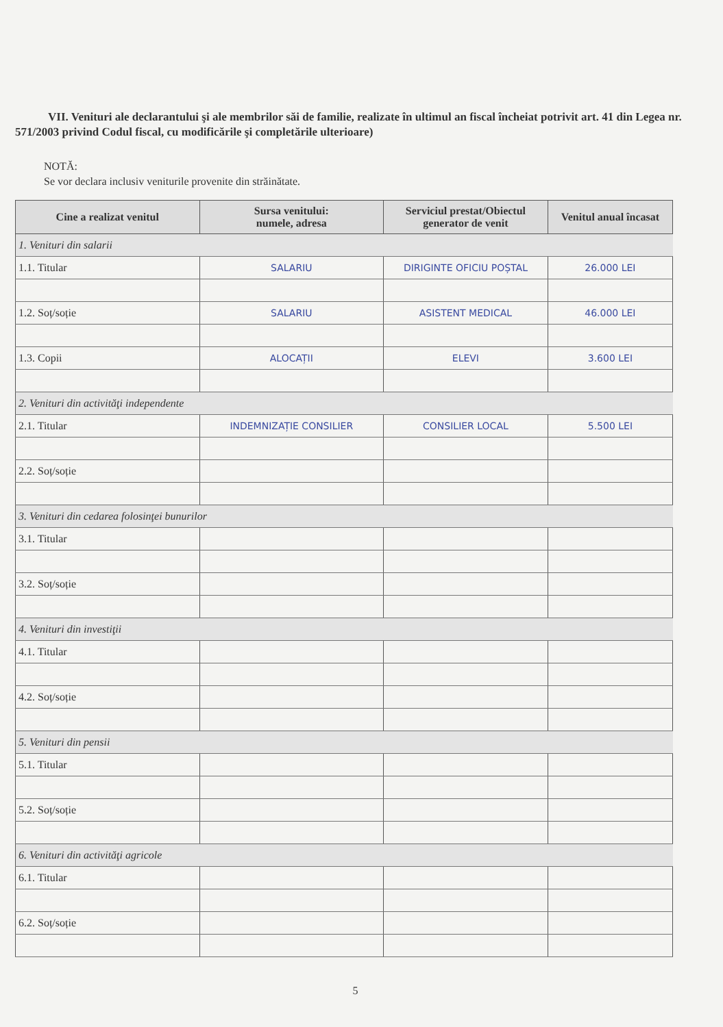VII. Venituri ale declarantului şi ale membrilor săi de familie, realizate în ultimul an fiscal încheiat potrivit art. 41 din Legea nr. 571/2003 privind Codul fiscal, cu modificările şi completările ulterioare)
NOTĂ:
Se vor declara inclusiv veniturile provenite din străinătate.
| Cine a realizat venitul | Sursa venitului: numele, adresa | Serviciul prestat/Obiectul generator de venit | Venitul anual încasat |
| --- | --- | --- | --- |
| 1. Venituri din salarii | | | |
| 1.1. Titular | SALARIU | DIRIGINTE OFICIU POȘTAL | 26.000 LEI |
| 1.2. Soț/soție | SALARIU | ASISTENT MEDICAL | 46.000 LEI |
| 1.3. Copii | ALOCAȚII | ELEVI | 3.600 LEI |
| 2. Venituri din activităţi independente | | | |
| 2.1. Titular | INDEMNIZAȚIE CONSILIER | CONSILIER LOCAL | 5.500 LEI |
| 2.2. Soț/soție | | | |
| 3. Venituri din cedarea folosinţei bunurilor | | | |
| 3.1. Titular | | | |
| 3.2. Soț/soție | | | |
| 4. Venituri din investiţii | | | |
| 4.1. Titular | | | |
| 4.2. Soț/soție | | | |
| 5. Venituri din pensii | | | |
| 5.1. Titular | | | |
| 5.2. Soț/soție | | | |
| 6. Venituri din activităţi agricole | | | |
| 6.1. Titular | | | |
| 6.2. Soț/soție | | | |
5